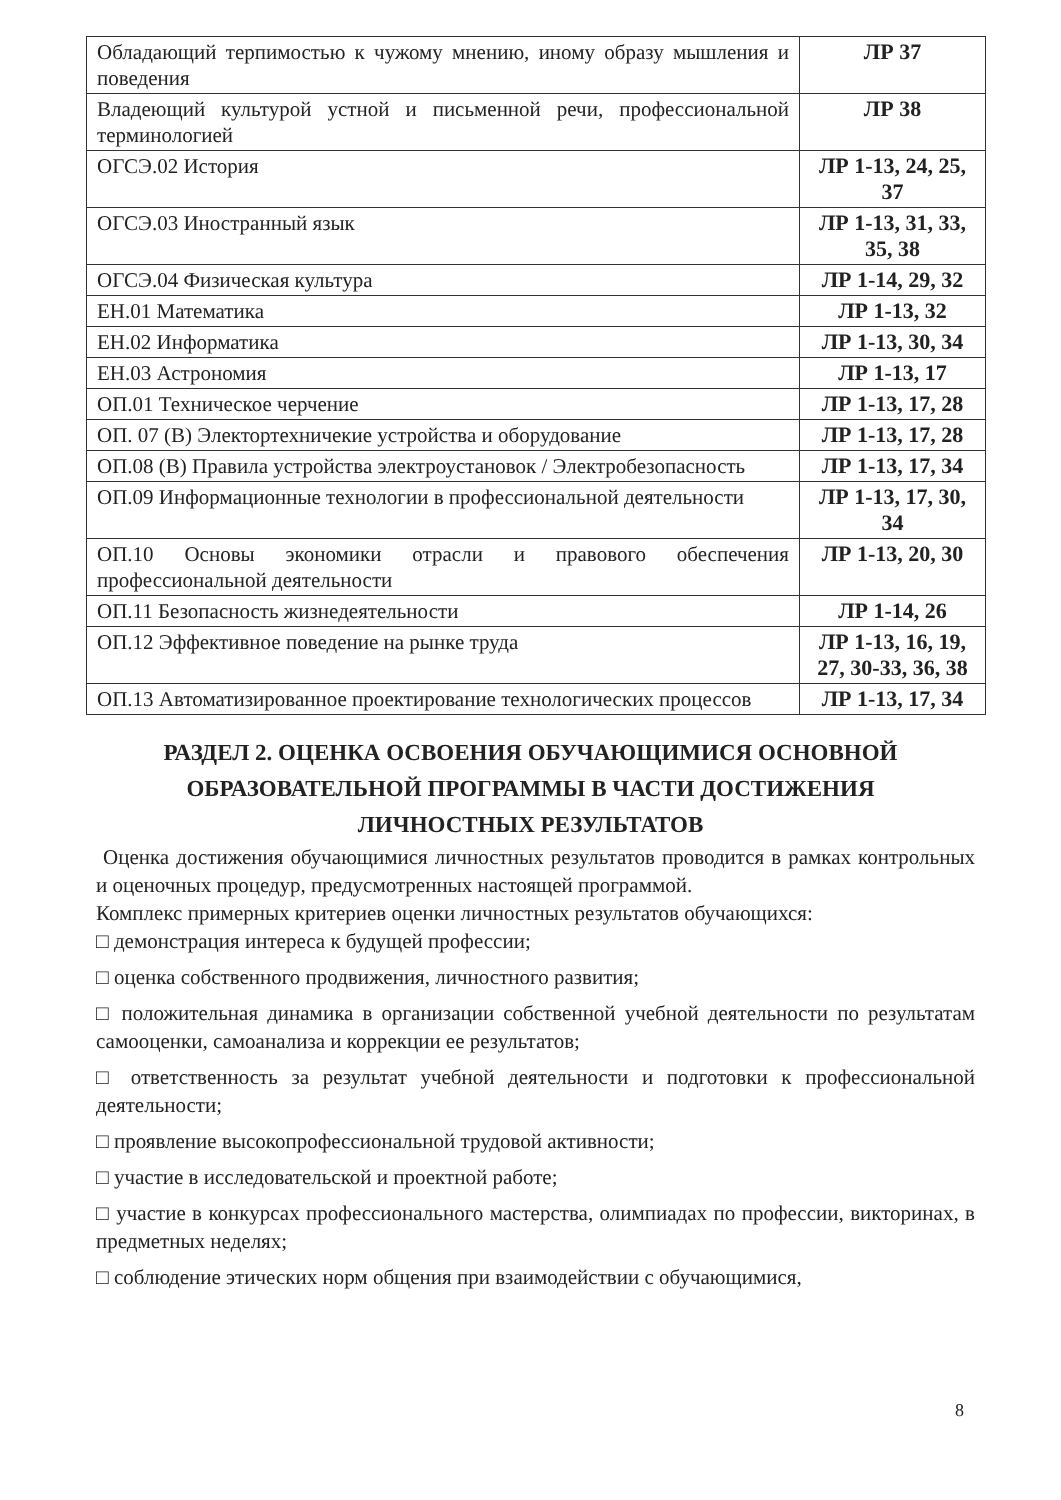| Обладающий терпимостью к чужому мнению, иному образу мышления и поведения | ЛР 37 |
| Владеющий культурой устной и письменной речи, профессиональной терминологией | ЛР 38 |
| ОГСЭ.02 История | ЛР 1-13, 24, 25, 37 |
| ОГСЭ.03 Иностранный язык | ЛР 1-13, 31, 33, 35, 38 |
| ОГСЭ.04 Физическая культура | ЛР 1-14, 29, 32 |
| ЕН.01 Математика | ЛР 1-13, 32 |
| ЕН.02 Информатика | ЛР 1-13, 30, 34 |
| ЕН.03 Астрономия | ЛР 1-13, 17 |
| ОП.01 Техническое черчение | ЛР 1-13, 17, 28 |
| ОП. 07 (В) Электортехничекие устройства и оборудование | ЛР 1-13, 17, 28 |
| ОП.08 (В) Правила устройства электроустановок / Электробезопасность | ЛР 1-13, 17, 34 |
| ОП.09 Информационные технологии в профессиональной деятельности | ЛР 1-13, 17, 30, 34 |
| ОП.10 Основы экономики отрасли и правового обеспечения профессиональной деятельности | ЛР 1-13, 20, 30 |
| ОП.11 Безопасность жизнедеятельности | ЛР 1-14, 26 |
| ОП.12 Эффективное поведение на рынке труда | ЛР 1-13, 16, 19, 27, 30-33, 36, 38 |
| ОП.13 Автоматизированное проектирование технологических процессов | ЛР 1-13, 17, 34 |
РАЗДЕЛ 2. ОЦЕНКА ОСВОЕНИЯ ОБУЧАЮЩИМИСЯ ОСНОВНОЙ
ОБРАЗОВАТЕЛЬНОЙ ПРОГРАММЫ В ЧАСТИ ДОСТИЖЕНИЯ
ЛИЧНОСТНЫХ РЕЗУЛЬТАТОВ
Оценка достижения обучающимися личностных результатов проводится в рамках контрольных и оценочных процедур, предусмотренных настоящей программой.
Комплекс примерных критериев оценки личностных результатов обучающихся:
□ демонстрация интереса к будущей профессии;
□ оценка собственного продвижения, личностного развития;
□ положительная динамика в организации собственной учебной деятельности по результатам самооценки, самоанализа и коррекции ее результатов;
□ ответственность за результат учебной деятельности и подготовки к профессиональной деятельности;
□ проявление высокопрофессиональной трудовой активности;
□ участие в исследовательской и проектной работе;
□ участие в конкурсах профессионального мастерства, олимпиадах по профессии, викторинах, в предметных неделях;
□ соблюдение этических норм общения при взаимодействии с обучающимися,
8